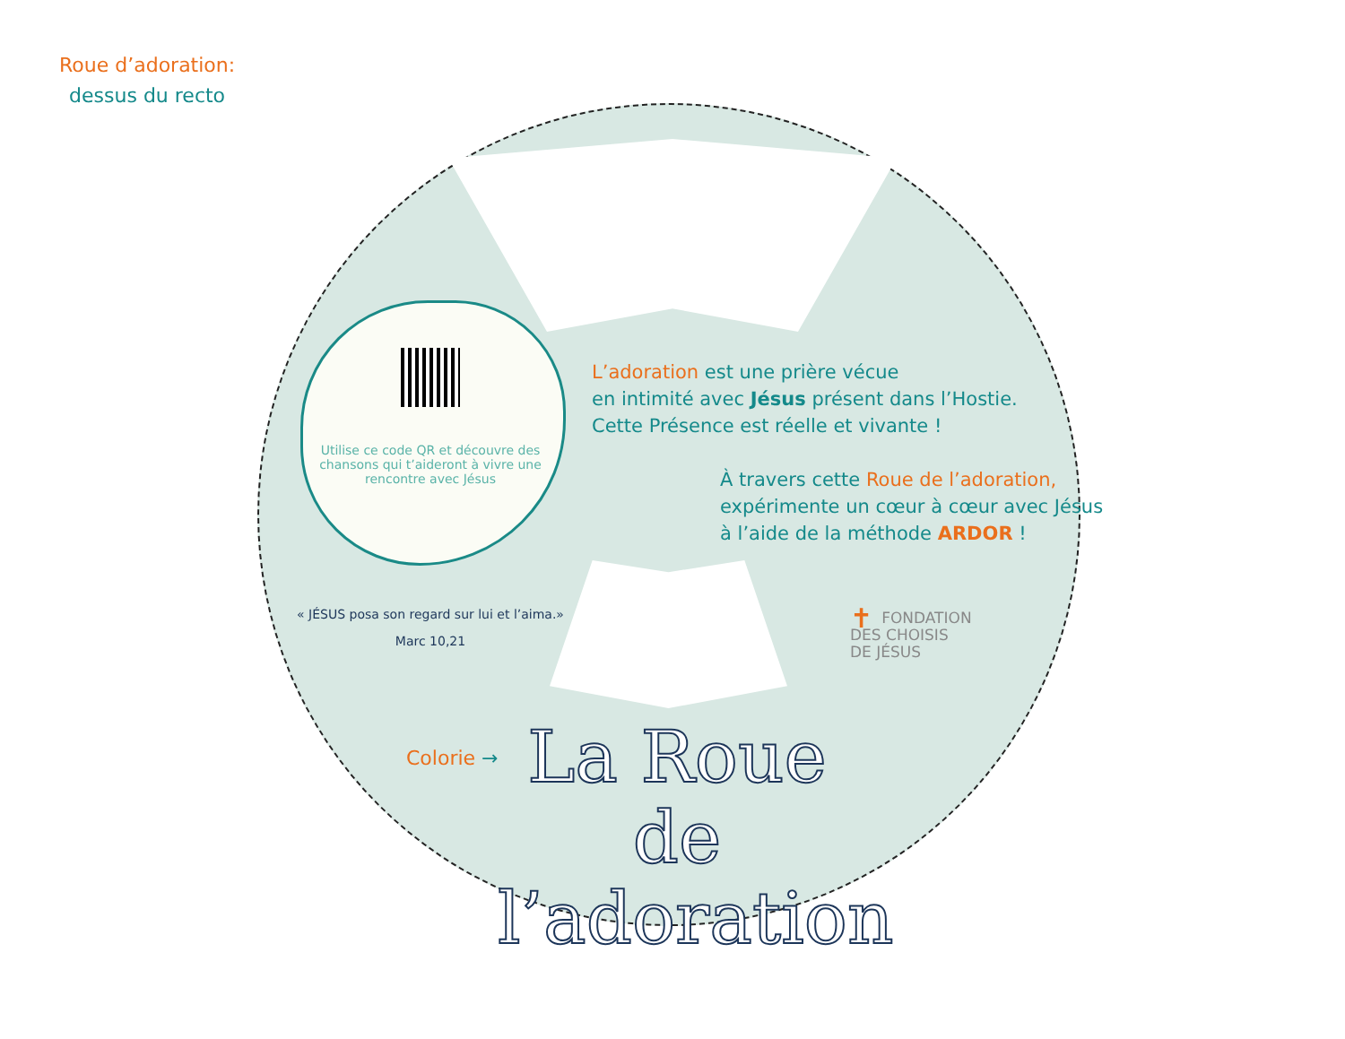Roue d’adoration:
dessus du recto
Utilise ce code QR et découvre des chansons qui t’aideront à vivre une rencontre avec Jésus
L’adoration est une prière vécue
en intimité avec Jésus présent dans l’Hostie.
Cette Présence est réelle et vivante !
À travers cette Roue de l’adoration,
expérimente un cœur à cœur avec Jésus
à l’aide de la méthode ARDOR !
« JÉSUS posa son regard sur lui et l’aima.»
Marc 10,21
✝ FONDATION
DES CHOISIS
DE JÉSUS
Colorie →
La Roue de l’adoration